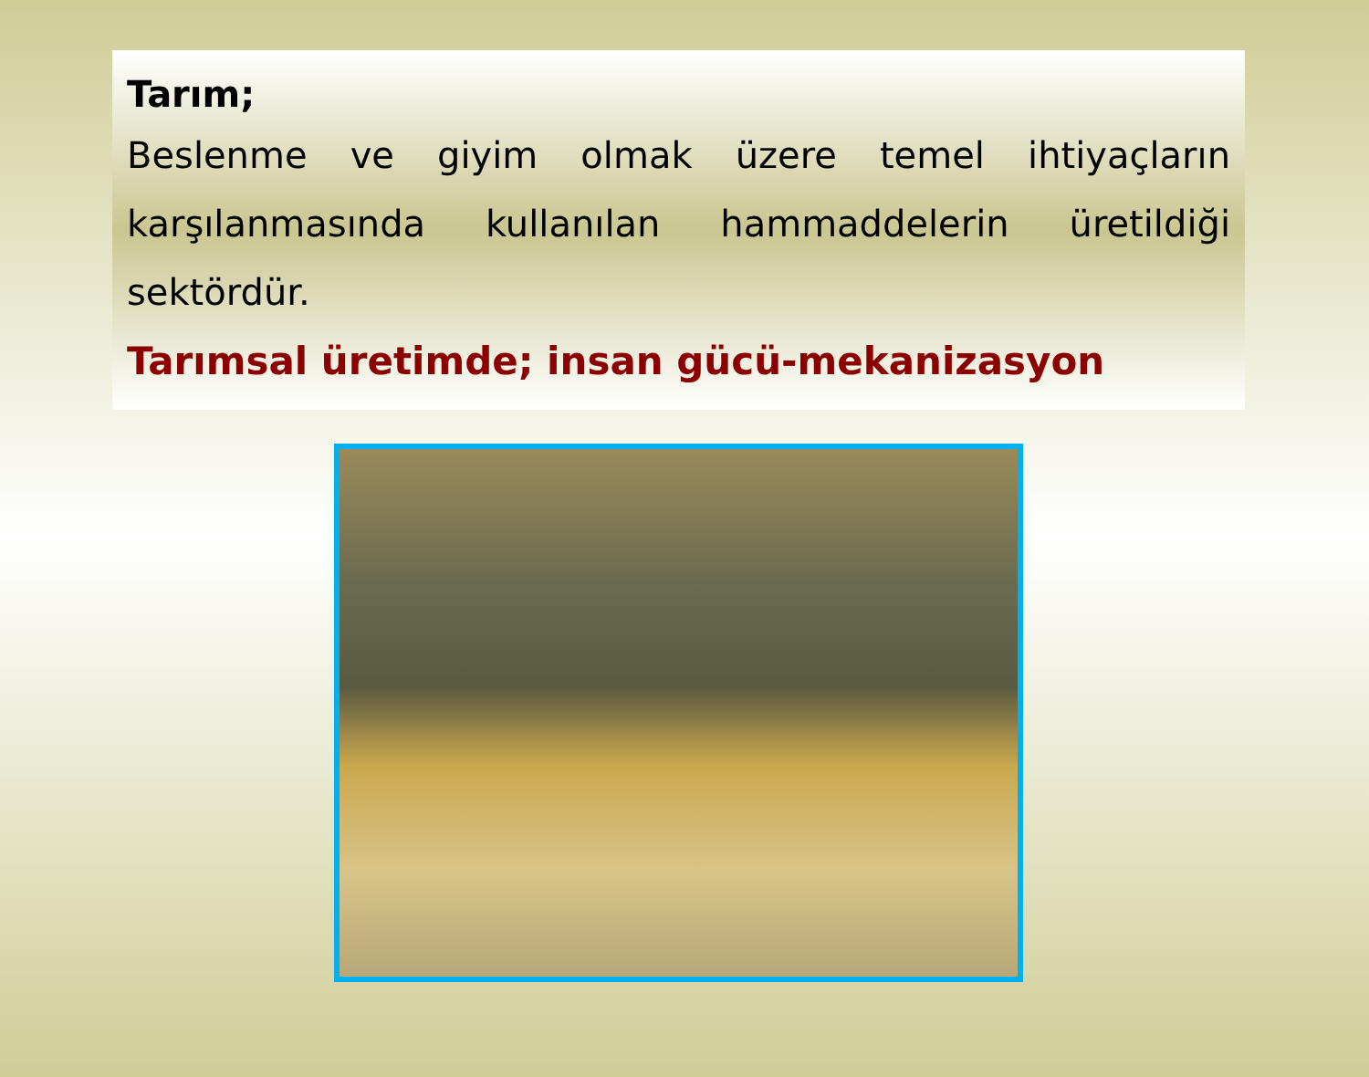Tarım;
Beslenme ve giyim olmak üzere temel ihtiyaçların karşılanmasında kullanılan hammaddelerin üretildiği sektördür.
Tarımsal üretimde; insan gücü-mekanizasyon